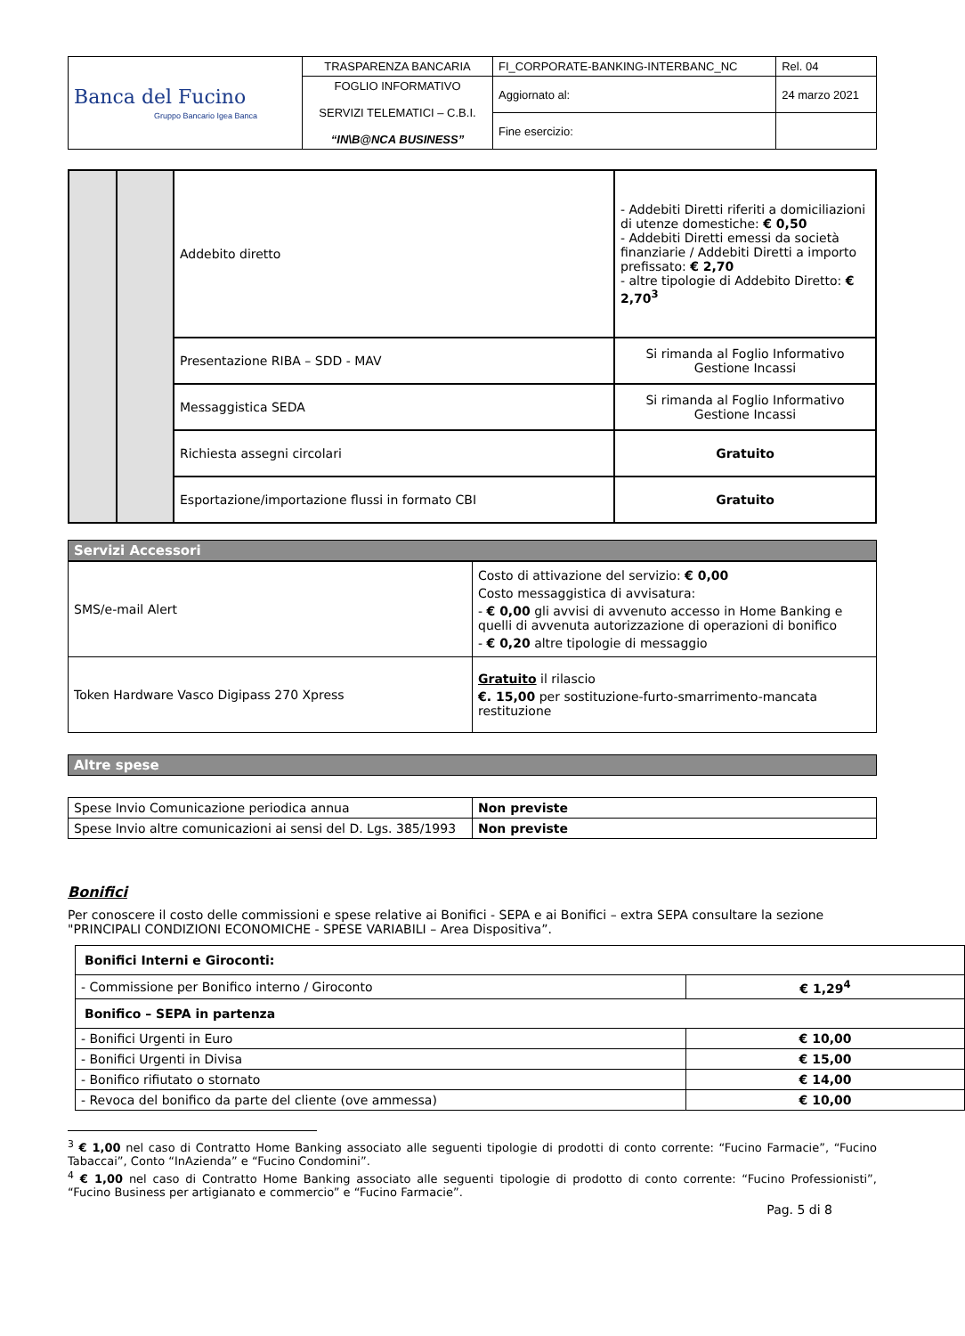| Banca del Fucino Gruppo Bancario Igea Banca | TRASPARENZA BANCARIA | FI_CORPORATE-BANKING-INTERBANC_NC | Rel. 04 |
| | FOGLIO INFORMATIVO SERVIZI TELEMATICI – C.B.I. “IN\B@NCA BUSINESS” | Aggiornato al: | 24 marzo 2021 |
| | | Fine esercizio: | |
| | | Addebito diretto | - Addebiti Diretti riferiti a domiciliazioni di utenze domestiche: € 0,50 - Addebiti Diretti emessi da società finanziarie / Addebiti Diretti a importo prefissato: € 2,70 - altre tipologie di Addebito Diretto: € 2,70<sup>3</sup> |
| | | Presentazione RIBA – SDD - MAV | Si rimanda al Foglio Informativo Gestione Incassi |
| | | Messaggistica SEDA | Si rimanda al Foglio Informativo Gestione Incassi |
| | | Richiesta assegni circolari | Gratuito |
| | | Esportazione/importazione flussi in formato CBI | Gratuito |
Servizi Accessori
| SMS/e-mail Alert | Costo di attivazione del servizio: € 0,00 Costo messaggistica di avvisatura: - € 0,00 gli avvisi di avvenuto accesso in Home Banking e quelli di avvenuta autorizzazione di operazioni di bonifico - € 0,20 altre tipologie di messaggio |
| Token Hardware Vasco Digipass 270 Xpress | Gratuito il rilascio €. 15,00 per sostituzione-furto-smarrimento-mancata restituzione |
Altre spese
| Spese Invio Comunicazione periodica annua | Non previste |
| Spese Invio altre comunicazioni ai sensi del D. Lgs. 385/1993 | Non previste |
Bonifici
Per conoscere il costo delle commissioni e spese relative ai Bonifici - SEPA e ai Bonifici – extra SEPA consultare la sezione "PRINCIPALI CONDIZIONI ECONOMICHE - SPESE VARIABILI – Area Dispositiva”.
| Bonifici Interni e Giroconti: | |
| - Commissione per Bonifico interno / Giroconto | € 1,29<sup>4</sup> |
| Bonifico – SEPA in partenza | |
| - Bonifici Urgenti in Euro | € 10,00 |
| - Bonifici Urgenti in Divisa | € 15,00 |
| - Bonifico rifiutato o stornato | € 14,00 |
| - Revoca del bonifico da parte del cliente (ove ammessa) | € 10,00 |
<sup>3</sup> € 1,00 nel caso di Contratto Home Banking associato alle seguenti tipologie di prodotti di conto corrente: “Fucino Farmacie”, “Fucino Tabaccai”, Conto “InAzienda” e “Fucino Condomini”.
<sup>4</sup> € 1,00 nel caso di Contratto Home Banking associato alle seguenti tipologie di prodotto di conto corrente: “Fucino Professionisti”, “Fucino Business per artigianato e commercio” e “Fucino Farmacie”.
Pag. 5 di 8